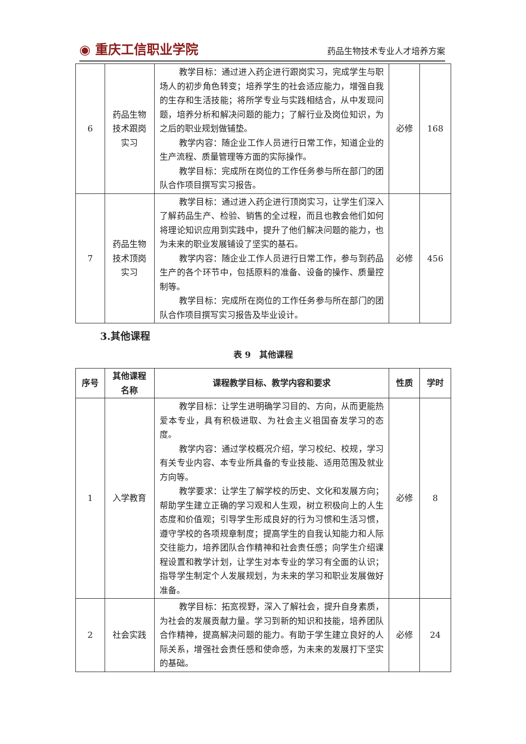◉ 重庆工信职业学院 药品生物技术专业人才培养方案
| 6 | 药品生物 技术跟岗 实习 | 教学目标：通过进入药企进行跟岗实习，完成学生与职场人的初步角色转变；培养学生的社会适应能力，增强自我的生存和生活技能；将所学专业与实践相结合，从中发现问题，培养分析和解决问题的能力；了解行业及岗位知识，为之后的职业规划做铺垫。 教学内容：随企业工作人员进行日常工作，知道企业的生产流程、质量管理等方面的实际操作。 教学目标：完成所在岗位的工作任务参与所在部门的团队合作项目撰写实习报告。 | 必修 | 168 |
| 7 | 药品生物 技术顶岗 实习 | 教学目标：通过进入药企进行顶岗实习，让学生们深入了解药品生产、检验、销售的全过程，而且也教会他们如何将理论知识应用到实践中，提升了他们解决问题的能力，也为未来的职业发展铺设了坚实的基石。 教学内容：随企业工作人员进行日常工作，参与到药品生产的各个环节中，包括原料的准备、设备的操作、质量控制等。 教学目标：完成所在岗位的工作任务参与所在部门的团队合作项目撰写实习报告及毕业设计。 | 必修 | 456 |
3.其他课程
表 9　其他课程
| 序号 | 其他课程 名称 | 课程教学目标、教学内容和要求 | 性质 | 学时 |
| --- | --- | --- | --- | --- |
| 1 | 入学教育 | 教学目标：让学生进明确学习目的、方向，从而更能热爱本专业，具有积极进取、为社会主义祖国奋发学习的态度。 教学内容：通过学校概况介绍，学习校纪、校规，学习有关专业内容、本专业所具备的专业技能、适用范围及就业方向等。 教学要求：让学生了解学校的历史、文化和发展方向；帮助学生建立正确的学习观和人生观，树立积极向上的人生态度和价值观；引导学生形成良好的行为习惯和生活习惯，遵守学校的各项规章制度；提高学生的自我认知能力和人际交往能力，培养团队合作精神和社会责任感；向学生介绍课程设置和教学计划，让学生对本专业的学习有全面的认识；指导学生制定个人发展规划，为未来的学习和职业发展做好准备。 | 必修 | 8 |
| 2 | 社会实践 | 教学目标：拓宽视野，深入了解社会，提升自身素质，为社会的发展贡献力量。学习到新的知识和技能，培养团队合作精神，提高解决问题的能力。有助于学生建立良好的人际关系，增强社会责任感和使命感，为未来的发展打下坚实的基础。 | 必修 | 24 |